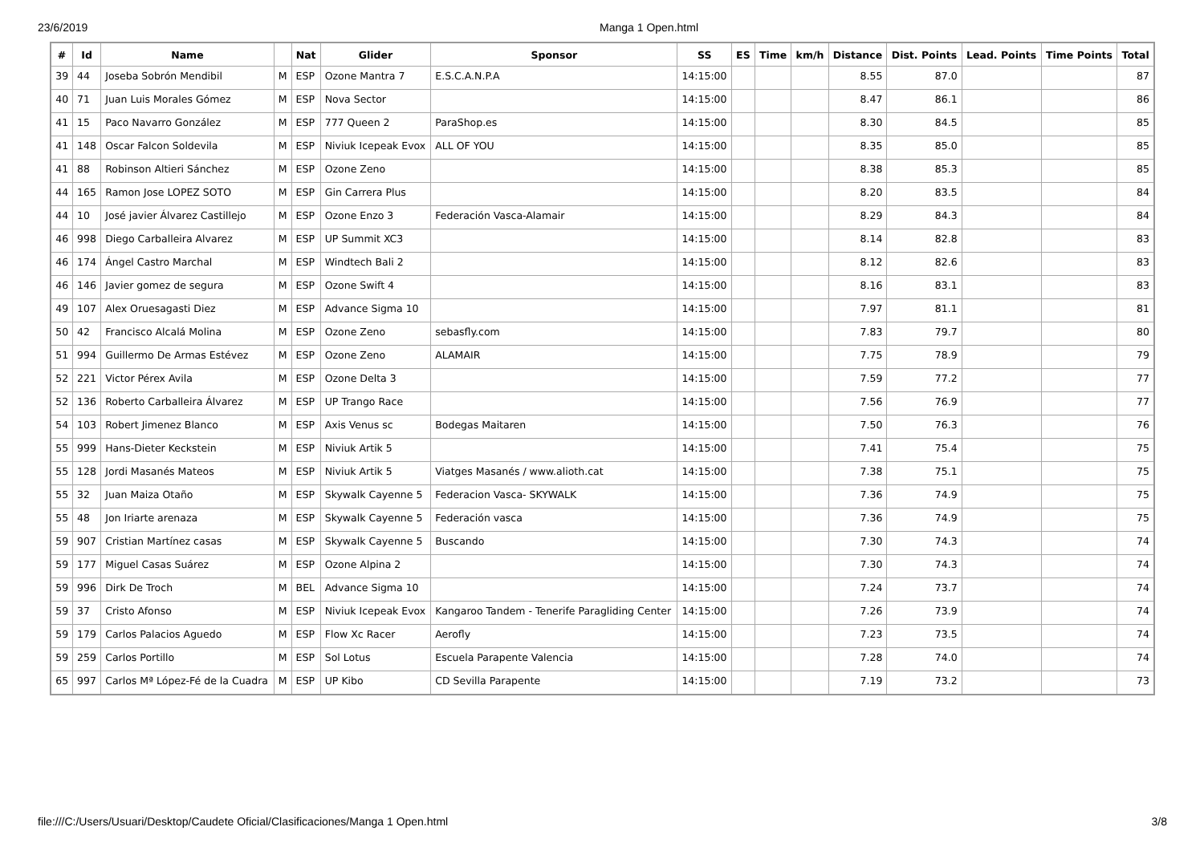23/6/2019 Manga 1 Open.html
| # | Id | Name | | Nat | Glider | Sponsor | SS | ES | Time | km/h | Distance | Dist. Points | Lead. Points | Time Points | Total |
| --- | --- | --- | --- | --- | --- | --- | --- | --- | --- | --- | --- | --- | --- | --- | --- |
| 39 | 44 | Joseba Sobrón Mendibil | M | ESP | Ozone Mantra 7 | E.S.C.A.N.P.A | 14:15:00 | | | | 8.55 | 87.0 | | | 87 |
| 40 | 71 | Juan Luis Morales Gómez | M | ESP | Nova Sector | | 14:15:00 | | | | 8.47 | 86.1 | | | 86 |
| 41 | 15 | Paco Navarro González | M | ESP | 777 Queen 2 | ParaShop.es | 14:15:00 | | | | 8.30 | 84.5 | | | 85 |
| 41 | 148 | Oscar Falcon Soldevila | M | ESP | Niviuk Icepeak Evox | ALL OF YOU | 14:15:00 | | | | 8.35 | 85.0 | | | 85 |
| 41 | 88 | Robinson Altieri Sánchez | M | ESP | Ozone Zeno | | 14:15:00 | | | | 8.38 | 85.3 | | | 85 |
| 44 | 165 | Ramon Jose LOPEZ SOTO | M | ESP | Gin Carrera Plus | | 14:15:00 | | | | 8.20 | 83.5 | | | 84 |
| 44 | 10 | José javier Álvarez Castillejo | M | ESP | Ozone Enzo 3 | Federación Vasca-Alamair | 14:15:00 | | | | 8.29 | 84.3 | | | 84 |
| 46 | 998 | Diego Carballeira Alvarez | M | ESP | UP Summit XC3 | | 14:15:00 | | | | 8.14 | 82.8 | | | 83 |
| 46 | 174 | Ángel Castro Marchal | M | ESP | Windtech Bali 2 | | 14:15:00 | | | | 8.12 | 82.6 | | | 83 |
| 46 | 146 | Javier gomez de segura | M | ESP | Ozone Swift 4 | | 14:15:00 | | | | 8.16 | 83.1 | | | 83 |
| 49 | 107 | Alex Oruesagasti Diez | M | ESP | Advance Sigma 10 | | 14:15:00 | | | | 7.97 | 81.1 | | | 81 |
| 50 | 42 | Francisco Alcalá Molina | M | ESP | Ozone Zeno | sebasfly.com | 14:15:00 | | | | 7.83 | 79.7 | | | 80 |
| 51 | 994 | Guillermo De Armas Estévez | M | ESP | Ozone Zeno | ALAMAIR | 14:15:00 | | | | 7.75 | 78.9 | | | 79 |
| 52 | 221 | Victor Pérex Avila | M | ESP | Ozone Delta 3 | | 14:15:00 | | | | 7.59 | 77.2 | | | 77 |
| 52 | 136 | Roberto Carballeira Álvarez | M | ESP | UP Trango Race | | 14:15:00 | | | | 7.56 | 76.9 | | | 77 |
| 54 | 103 | Robert Jimenez Blanco | M | ESP | Axis Venus sc | Bodegas Maitaren | 14:15:00 | | | | 7.50 | 76.3 | | | 76 |
| 55 | 999 | Hans-Dieter Keckstein | M | ESP | Niviuk Artik 5 | | 14:15:00 | | | | 7.41 | 75.4 | | | 75 |
| 55 | 128 | Jordi Masanés Mateos | M | ESP | Niviuk Artik 5 | Viatges Masanés / www.alioth.cat | 14:15:00 | | | | 7.38 | 75.1 | | | 75 |
| 55 | 32 | Juan Maiza Otaño | M | ESP | Skywalk Cayenne 5 | Federacion Vasca- SKYWALK | 14:15:00 | | | | 7.36 | 74.9 | | | 75 |
| 55 | 48 | Jon Iriarte arenaza | M | ESP | Skywalk Cayenne 5 | Federación vasca | 14:15:00 | | | | 7.36 | 74.9 | | | 75 |
| 59 | 907 | Cristian Martínez casas | M | ESP | Skywalk Cayenne 5 | Buscando | 14:15:00 | | | | 7.30 | 74.3 | | | 74 |
| 59 | 177 | Miguel Casas Suárez | M | ESP | Ozone Alpina 2 | | 14:15:00 | | | | 7.30 | 74.3 | | | 74 |
| 59 | 996 | Dirk De Troch | M | BEL | Advance Sigma 10 | | 14:15:00 | | | | 7.24 | 73.7 | | | 74 |
| 59 | 37 | Cristo Afonso | M | ESP | Niviuk Icepeak Evox | Kangaroo Tandem - Tenerife Paragliding Center | 14:15:00 | | | | 7.26 | 73.9 | | | 74 |
| 59 | 179 | Carlos Palacios Aguedo | M | ESP | Flow Xc Racer | Aerofly | 14:15:00 | | | | 7.23 | 73.5 | | | 74 |
| 59 | 259 | Carlos Portillo | M | ESP | Sol Lotus | Escuela Parapente Valencia | 14:15:00 | | | | 7.28 | 74.0 | | | 74 |
| 65 | 997 | Carlos Mª López-Fé de la Cuadra | M | ESP | UP Kibo | CD Sevilla Parapente | 14:15:00 | | | | 7.19 | 73.2 | | | 73 |
file:///C:/Users/Usuari/Desktop/Caudete Oficial/Clasificaciones/Manga 1 Open.html 3/8